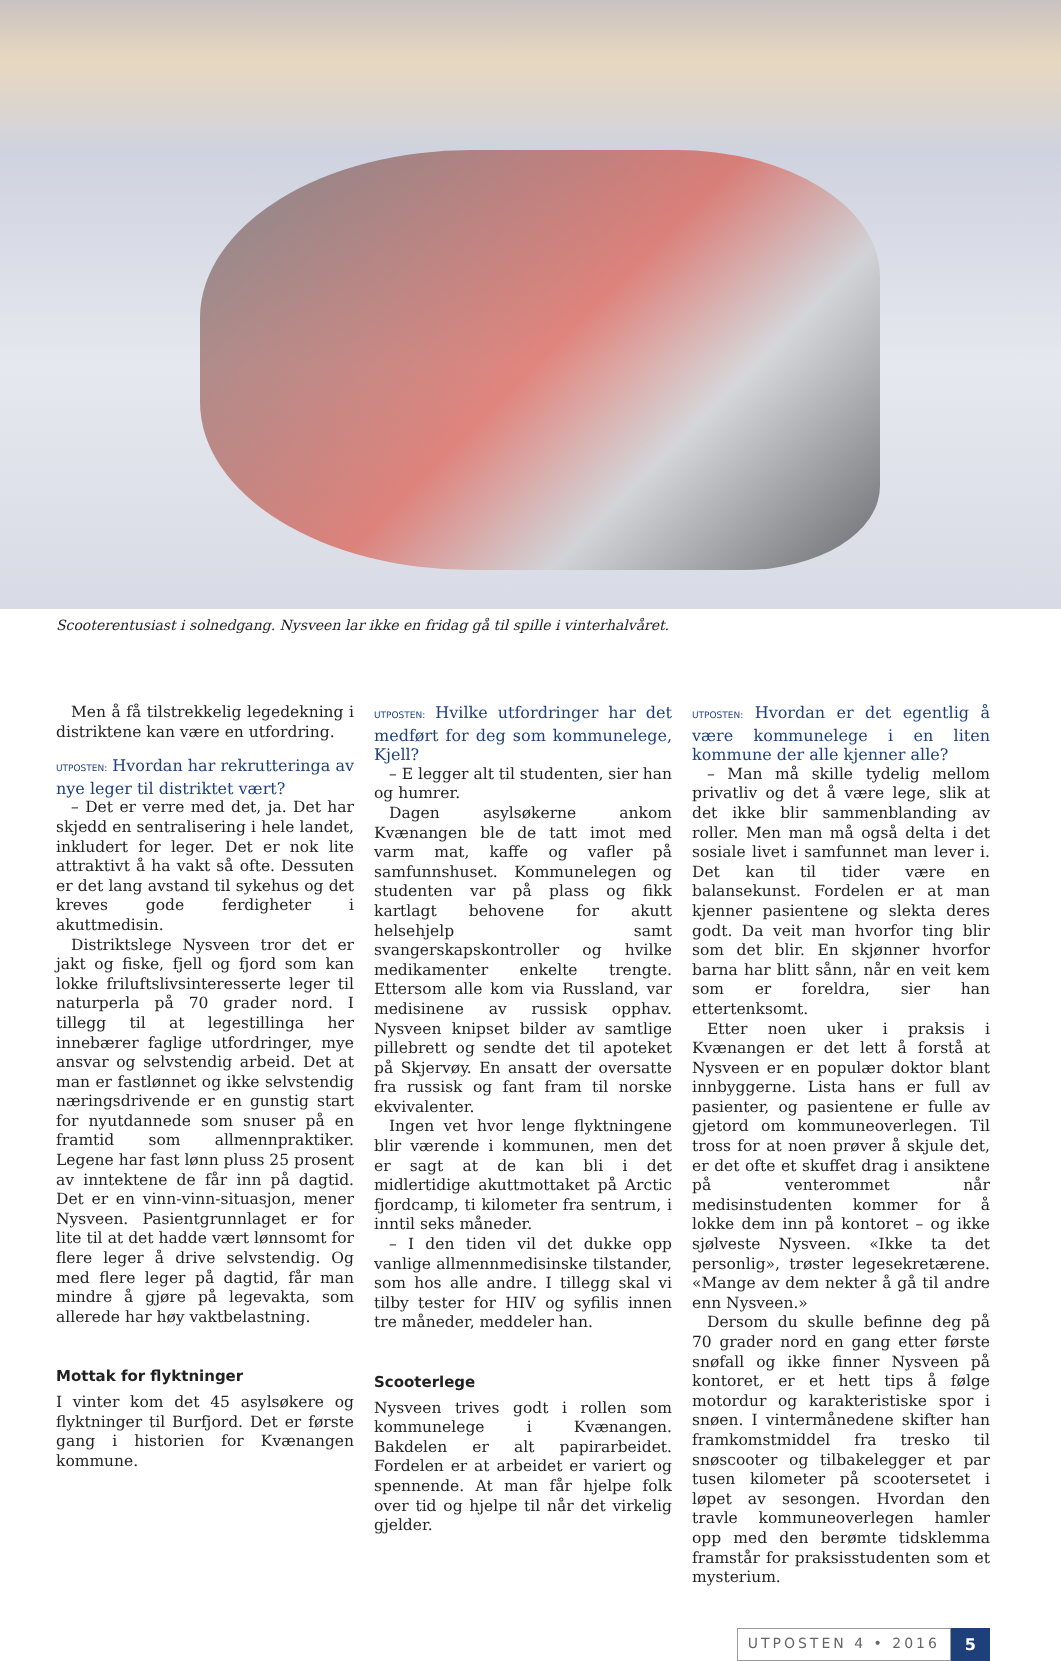Scooterentusiast i solnedgang. Nysveen lar ikke en fridag gå til spille i vinterhalvåret.
Men å få tilstrekkelig legedekning i distriktene kan være en utfordring.
UTPOSTEN: Hvordan har rekrutteringa av nye leger til distriktet vært?
– Det er verre med det, ja. Det har skjedd en sentralisering i hele landet, inkludert for leger. Det er nok lite attraktivt å ha vakt så ofte. Dessuten er det lang avstand til sykehus og det kreves gode ferdigheter i akuttmedisin.
Distriktslege Nysveen tror det er jakt og fiske, fjell og fjord som kan lokke friluftslivsinteresserte leger til naturperla på 70 grader nord. I tillegg til at legestillinga her innebærer faglige utfordringer, mye ansvar og selvstendig arbeid. Det at man er fastlønnet og ikke selvstendig næringsdrivende er en gunstig start for nyutdannede som snuser på en framtid som allmennpraktiker. Legene har fast lønn pluss 25 prosent av inntektene de får inn på dagtid. Det er en vinn-vinn-situasjon, mener Nysveen. Pasientgrunnlaget er for lite til at det hadde vært lønnsomt for flere leger å drive selvstendig. Og med flere leger på dagtid, får man mindre å gjøre på legevakta, som allerede har høy vaktbelastning.
Mottak for flyktninger
I vinter kom det 45 asylsøkere og flyktninger til Burfjord. Det er første gang i historien for Kvænangen kommune.
UTPOSTEN: Hvilke utfordringer har det medført for deg som kommunelege, Kjell?
– E legger alt til studenten, sier han og humrer.
Dagen asylsøkerne ankom Kvænangen ble de tatt imot med varm mat, kaffe og vafler på samfunnshuset. Kommunelegen og studenten var på plass og fikk kartlagt behovene for akutt helsehjelp samt svangerskapskontroller og hvilke medikamenter enkelte trengte. Ettersom alle kom via Russland, var medisinene av russisk opphav. Nysveen knipset bilder av samtlige pillebrett og sendte det til apoteket på Skjervøy. En ansatt der oversatte fra russisk og fant fram til norske ekvivalenter.
Ingen vet hvor lenge flyktningene blir værende i kommunen, men det er sagt at de kan bli i det midlertidige akuttmottaket på Arctic fjordcamp, ti kilometer fra sentrum, i inntil seks måneder.
– I den tiden vil det dukke opp vanlige allmennmedisinske tilstander, som hos alle andre. I tillegg skal vi tilby tester for HIV og syfilis innen tre måneder, meddeler han.
Scooterlege
Nysveen trives godt i rollen som kommunelege i Kvænangen. Bakdelen er alt papirarbeidet. Fordelen er at arbeidet er variert og spennende. At man får hjelpe folk over tid og hjelpe til når det virkelig gjelder.
UTPOSTEN: Hvordan er det egentlig å være kommunelege i en liten kommune der alle kjenner alle?
– Man må skille tydelig mellom privatliv og det å være lege, slik at det ikke blir sammenblanding av roller. Men man må også delta i det sosiale livet i samfunnet man lever i. Det kan til tider være en balansekunst. Fordelen er at man kjenner pasientene og slekta deres godt. Da veit man hvorfor ting blir som det blir. En skjønner hvorfor barna har blitt sånn, når en veit kem som er foreldra, sier han ettertenksomt.
Etter noen uker i praksis i Kvænangen er det lett å forstå at Nysveen er en populær doktor blant innbyggerne. Lista hans er full av pasienter, og pasientene er fulle av gjetord om kommuneoverlegen. Til tross for at noen prøver å skjule det, er det ofte et skuffet drag i ansiktene på venterommet når medisinstudenten kommer for å lokke dem inn på kontoret – og ikke sjølveste Nysveen. «Ikke ta det personlig», trøster legesekretærene. «Mange av dem nekter å gå til andre enn Nysveen.»
Dersom du skulle befinne deg på 70 grader nord en gang etter første snøfall og ikke finner Nysveen på kontoret, er et hett tips å følge motordur og karakteristiske spor i snøen. I vintermånedene skifter han framkomstmiddel fra tresko til snøscooter og tilbakelegger et par tusen kilometer på scootersetet i løpet av sesongen. Hvordan den travle kommuneoverlegen hamler opp med den berømte tidsklemma framstår for praksisstudenten som et mysterium.
UTPOSTEN 4 • 2016 5